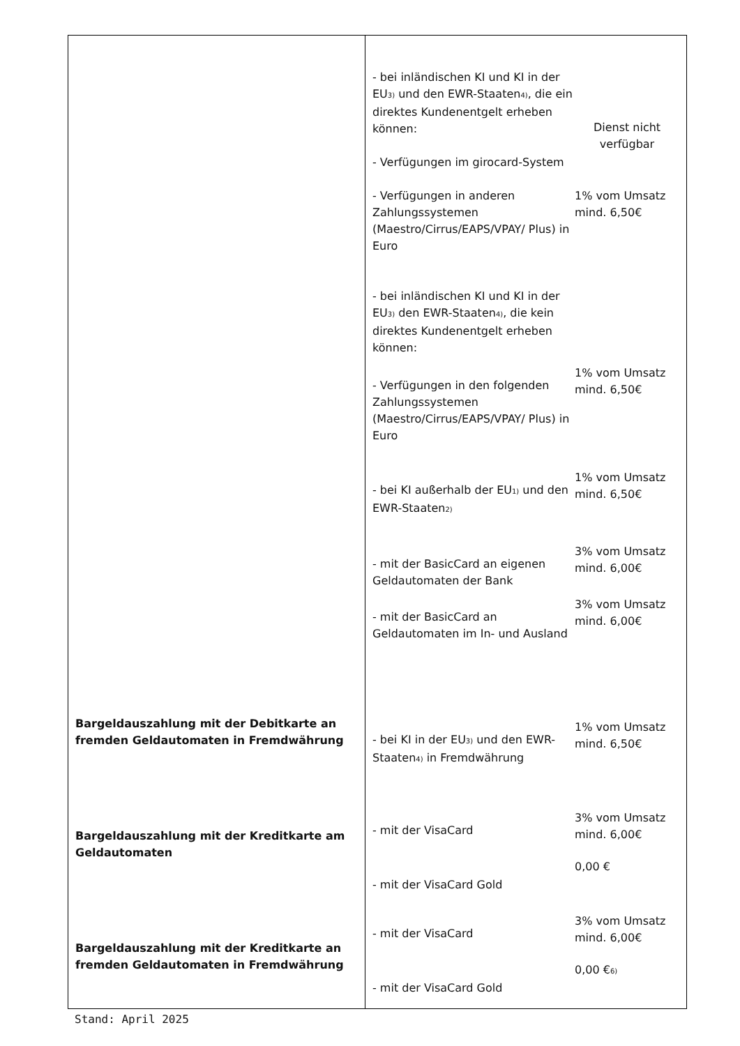| Bargeldauszahlung mit der Debitkarte an fremden Geldautomaten in Fremdwährung Bargeldauszahlung mit der Kreditkarte am Geldautomaten Bargeldauszahlung mit der Kreditkarte an fremden Geldautomaten in Fremdwährung | - bei inländischen KI und KI in der EU<sup>3)</sup> und den EWR-Staaten<sup>4)</sup>, die ein direktes Kundenentgelt erheben können: - Verfügungen im girocard-System Dienst nicht verfügbar - Verfügungen in anderen Zahlungssystemen (Maestro/Cirrus/EAPS/VPAY/ Plus) in Euro 1% vom Umsatz mind. 6,50€ - bei inländischen KI und KI in der EU<sup>3)</sup> den EWR-Staaten<sup>4)</sup>, die kein direktes Kundenentgelt erheben können: - Verfügungen in den folgenden Zahlungssystemen (Maestro/Cirrus/EAPS/VPAY/ Plus) in Euro 1% vom Umsatz mind. 6,50€ - bei KI außerhalb der EU<sup>1)</sup> und den EWR-Staaten<sup>2)</sup> 1% vom Umsatz mind. 6,50€ - mit der BasicCard an eigenen Geldautomaten der Bank 3% vom Umsatz mind. 6,00€ - mit der BasicCard an Geldautomaten im In- und Ausland 3% vom Umsatz mind. 6,00€ - bei KI in der EU<sup>3)</sup> und den EWR-Staaten<sup>4)</sup> in Fremdwährung 1% vom Umsatz mind. 6,50€ - mit der VisaCard 3% vom Umsatz mind. 6,00€ - mit der VisaCard Gold 0,00 € - mit der VisaCard 3% vom Umsatz mind. 6,00€ - mit der VisaCard Gold 0,00 €<sup>6)</sup> |
Stand: April 2025